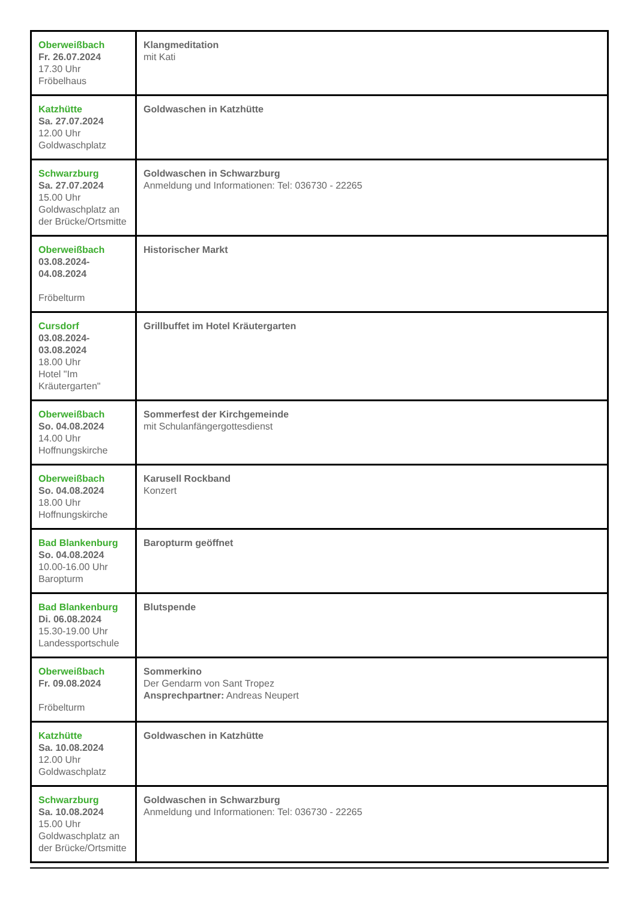| Oberweißbach Fr. 26.07.2024 17.30 Uhr Fröbelhaus | Klangmeditation mit Kati |
| Katzhütte Sa. 27.07.2024 12.00 Uhr Goldwaschplatz | Goldwaschen in Katzhütte |
| Schwarzburg Sa. 27.07.2024 15.00 Uhr Goldwaschplatz an der Brücke/Ortsmitte | Goldwaschen in Schwarzburg Anmeldung und Informationen: Tel: 036730 - 22265 |
| Oberweißbach 03.08.2024- 04.08.2024 Fröbelturm | Historischer Markt |
| Cursdorf 03.08.2024- 03.08.2024 18.00 Uhr Hotel "Im Kräutergarten" | Grillbuffet im Hotel Kräutergarten |
| Oberweißbach So. 04.08.2024 14.00 Uhr Hoffnungskirche | Sommerfest der Kirchgemeinde mit Schulanfängergottesdienst |
| Oberweißbach So. 04.08.2024 18.00 Uhr Hoffnungskirche | Karusell Rockband Konzert |
| Bad Blankenburg So. 04.08.2024 10.00-16.00 Uhr Baropturm | Baropturm geöffnet |
| Bad Blankenburg Di. 06.08.2024 15.30-19.00 Uhr Landessportschule | Blutspende |
| Oberweißbach Fr. 09.08.2024 Fröbelturm | Sommerkino Der Gendarm von Sant Tropez Ansprechpartner: Andreas Neupert |
| Katzhütte Sa. 10.08.2024 12.00 Uhr Goldwaschplatz | Goldwaschen in Katzhütte |
| Schwarzburg Sa. 10.08.2024 15.00 Uhr Goldwaschplatz an der Brücke/Ortsmitte | Goldwaschen in Schwarzburg Anmeldung und Informationen: Tel: 036730 - 22265 |